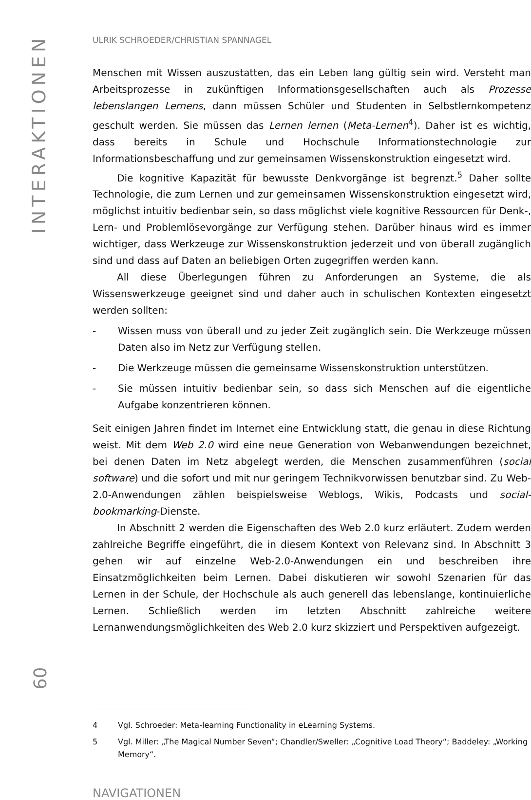INTERAKTIONEN
ULRIK SCHROEDER/CHRISTIAN SPANNAGEL
Menschen mit Wissen auszustatten, das ein Leben lang gültig sein wird. Versteht man Arbeitsprozesse in zukünftigen Informationsgesellschaften auch als Prozesse lebenslangen Lernens, dann müssen Schüler und Studenten in Selbstlernkompetenz geschult werden. Sie müssen das Lernen lernen (Meta-Lernen<sup>4</sup>). Daher ist es wichtig, dass bereits in Schule und Hochschule Informationstechnologie zur Informationsbeschaffung und zur gemeinsamen Wissenskonstruktion eingesetzt wird.
Die kognitive Kapazität für bewusste Denkvorgänge ist begrenzt.<sup>5</sup> Daher sollte Technologie, die zum Lernen und zur gemeinsamen Wissenskonstruktion eingesetzt wird, möglichst intuitiv bedienbar sein, so dass möglichst viele kognitive Ressourcen für Denk-, Lern- und Problemlösevorgänge zur Verfügung stehen. Darüber hinaus wird es immer wichtiger, dass Werkzeuge zur Wissenskonstruktion jederzeit und von überall zugänglich sind und dass auf Daten an beliebigen Orten zugegriffen werden kann.
All diese Überlegungen führen zu Anforderungen an Systeme, die als Wissenswerkzeuge geeignet sind und daher auch in schulischen Kontexten eingesetzt werden sollten:
- Wissen muss von überall und zu jeder Zeit zugänglich sein. Die Werkzeuge müssen Daten also im Netz zur Verfügung stellen.
- Die Werkzeuge müssen die gemeinsame Wissenskonstruktion unterstützen.
- Sie müssen intuitiv bedienbar sein, so dass sich Menschen auf die eigentliche Aufgabe konzentrieren können.
Seit einigen Jahren findet im Internet eine Entwicklung statt, die genau in diese Richtung weist. Mit dem Web 2.0 wird eine neue Generation von Webanwendungen bezeichnet, bei denen Daten im Netz abgelegt werden, die Menschen zusammenführen (social software) und die sofort und mit nur geringem Technikvorwissen benutzbar sind. Zu Web-2.0-Anwendungen zählen beispielsweise Weblogs, Wikis, Podcasts und social-bookmarking-Dienste.
In Abschnitt 2 werden die Eigenschaften des Web 2.0 kurz erläutert. Zudem werden zahlreiche Begriffe eingeführt, die in diesem Kontext von Relevanz sind. In Abschnitt 3 gehen wir auf einzelne Web-2.0-Anwendungen ein und beschreiben ihre Einsatzmöglichkeiten beim Lernen. Dabei diskutieren wir sowohl Szenarien für das Lernen in der Schule, der Hochschule als auch generell das lebenslange, kontinuierliche Lernen. Schließlich werden im letzten Abschnitt zahlreiche weitere Lernanwendungsmöglichkeiten des Web 2.0 kurz skizziert und Perspektiven aufgezeigt.
4 Vgl. Schroeder: Meta-learning Functionality in eLearning Systems.
5 Vgl. Miller: „The Magical Number Seven“; Chandler/Sweller: „Cognitive Load Theory“; Baddeley: „Working Memory“.
NAVIGATIONEN
60